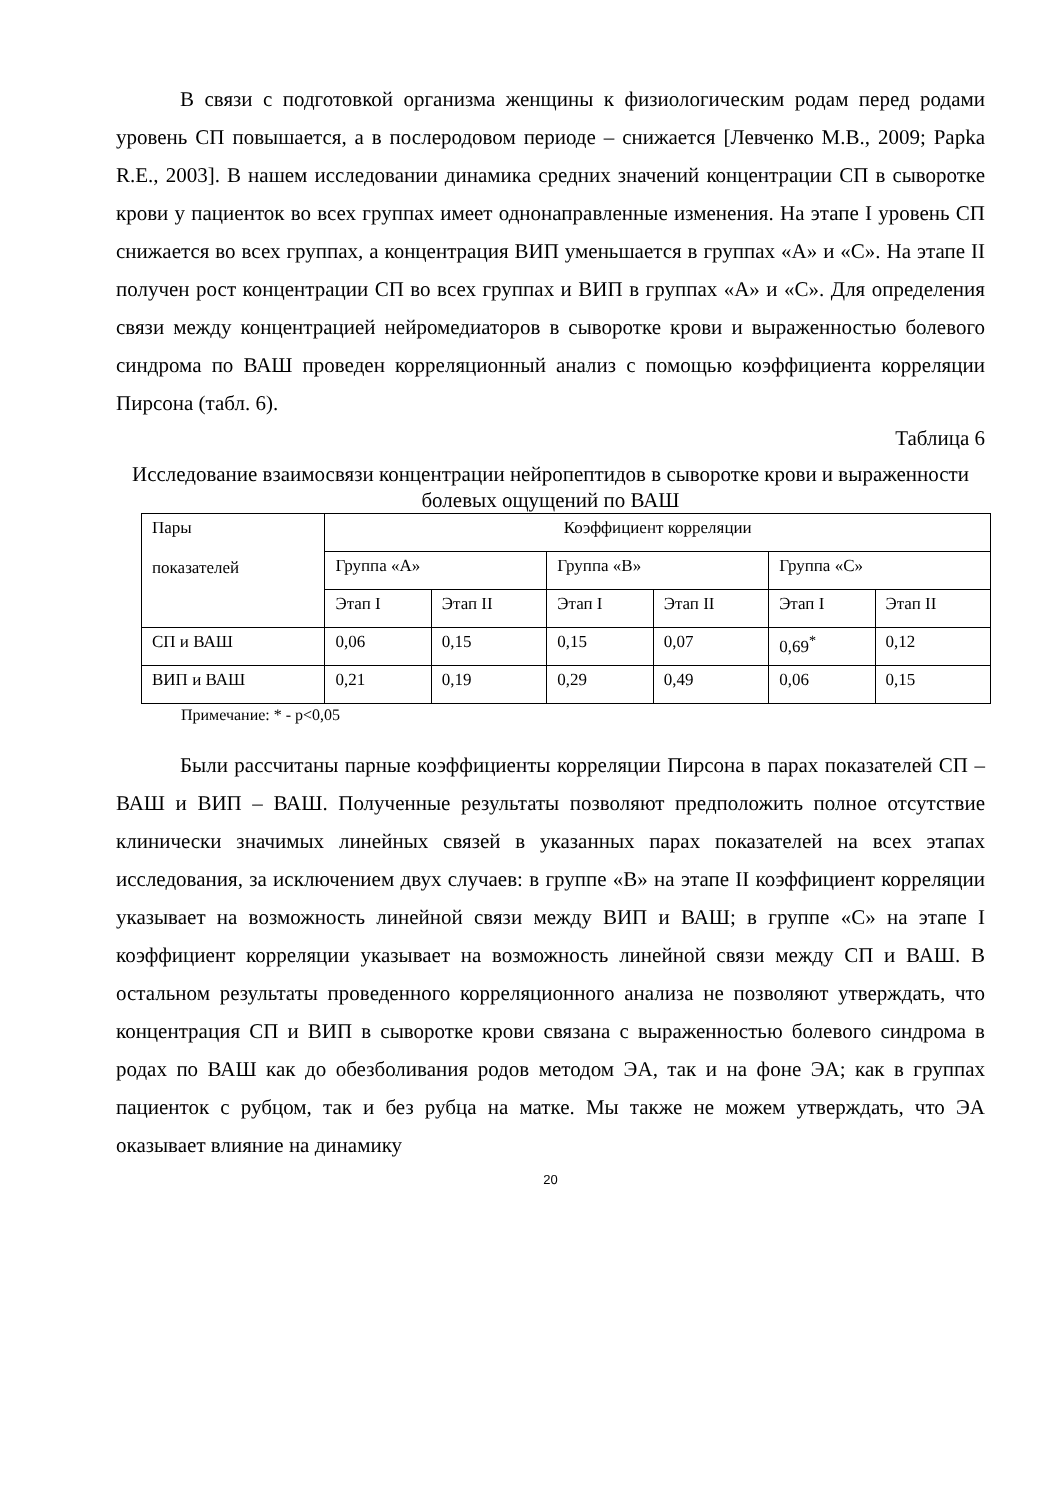В связи с подготовкой организма женщины к физиологическим родам перед родами уровень СП повышается, а в послеродовом периоде – снижается [Левченко М.В., 2009; Papka R.E., 2003]. В нашем исследовании динамика средних значений концентрации СП в сыворотке крови у пациенток во всех группах имеет однонаправленные изменения. На этапе I уровень СП снижается во всех группах, а концентрация ВИП уменьшается в группах «А» и «С». На этапе II получен рост концентрации СП во всех группах и ВИП в группах «А» и «С». Для определения связи между концентрацией нейромедиаторов в сыворотке крови и выраженностью болевого синдрома по ВАШ проведен корреляционный анализ с помощью коэффициента корреляции Пирсона (табл. 6).
Таблица 6
Исследование взаимосвязи концентрации нейропептидов в сыворотке крови и выраженности болевых ощущений по ВАШ
| Пары показателей | Коэффициент корреляции | | | | | |
| | Группа «А» | | Группа «В» | | Группа «С» | |
| | Этап I | Этап II | Этап I | Этап II | Этап I | Этап II |
| СП и ВАШ | 0,06 | 0,15 | 0,15 | 0,07 | 0,69<sup>*</sup> | 0,12 |
| ВИП и ВАШ | 0,21 | 0,19 | 0,29 | 0,49 | 0,06 | 0,15 |
Примечание: * - p<0,05
Были рассчитаны парные коэффициенты корреляции Пирсона в парах показателей СП – ВАШ и ВИП – ВАШ. Полученные результаты позволяют предположить полное отсутствие клинически значимых линейных связей в указанных парах показателей на всех этапах исследования, за исключением двух случаев: в группе «В» на этапе II коэффициент корреляции указывает на возможность линейной связи между ВИП и ВАШ; в группе «С» на этапе I коэффициент корреляции указывает на возможность линейной связи между СП и ВАШ. В остальном результаты проведенного корреляционного анализа не позволяют утверждать, что концентрация СП и ВИП в сыворотке крови связана с выраженностью болевого синдрома в родах по ВАШ как до обезболивания родов методом ЭА, так и на фоне ЭА; как в группах пациенток с рубцом, так и без рубца на матке. Мы также не можем утверждать, что ЭА оказывает влияние на динамику
20